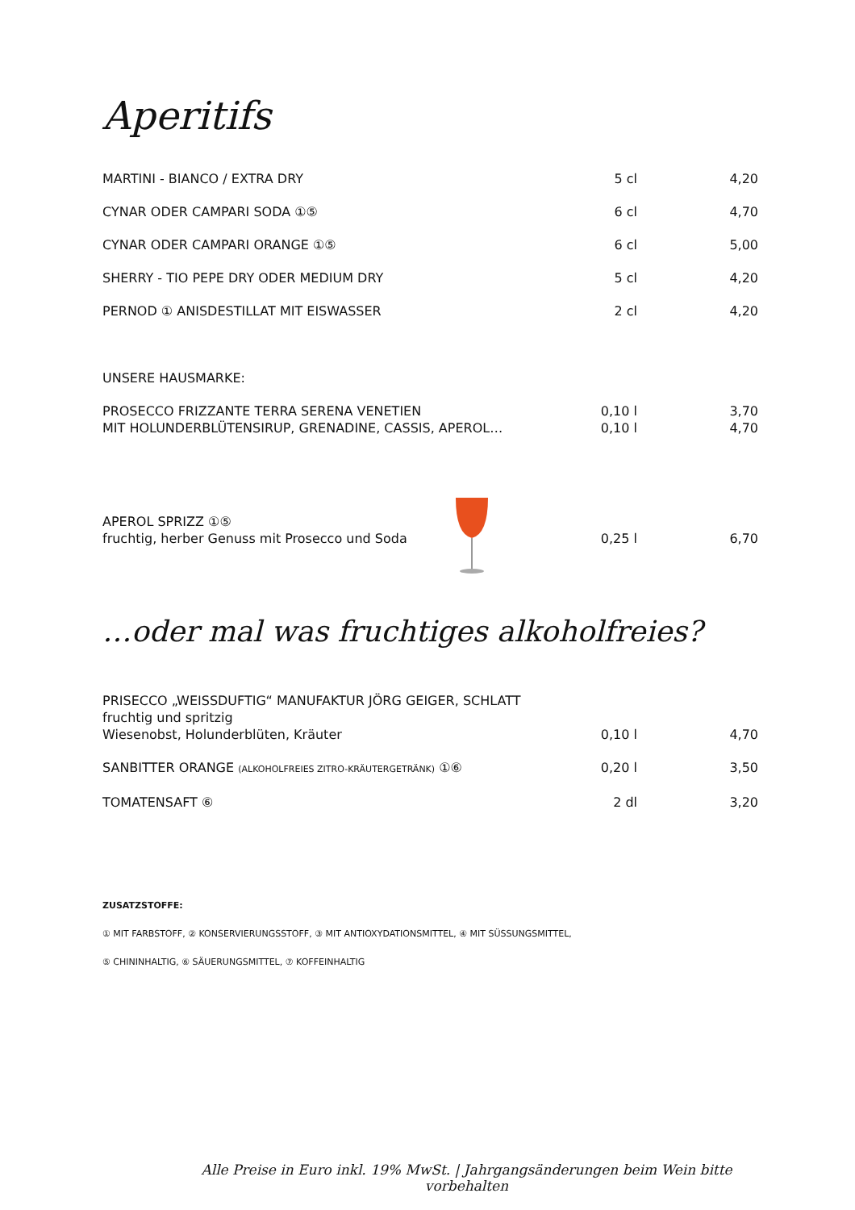Aperitifs
| MARTINI - BIANCO / EXTRA DRY | 5 cl | 4,20 |
| CYNAR ODER CAMPARI SODA ①⑤ | 6 cl | 4,70 |
| CYNAR ODER CAMPARI ORANGE ①⑤ | 6 cl | 5,00 |
| SHERRY - TIO PEPE DRY ODER MEDIUM DRY | 5 cl | 4,20 |
| PERNOD ① ANISDESTILLAT MIT EISWASSER | 2 cl | 4,20 |
| UNSERE HAUSMARKE: | | |
| PROSECCO FRIZZANTE TERRA SERENA VENETIEN | 0,10 l | 3,70 |
| MIT HOLUNDERBLÜTENSIRUP, GRENADINE, CASSIS, APEROL… | 0,10 l | 4,70 |
| APEROL SPRIZZ ①⑤ fruchtig, herber Genuss mit Prosecco und Soda | 0,25 l | 6,70 |
…oder mal was fruchtiges alkoholfreies?
| PRISECCO „WEISSDUFTIG“ MANUFAKTUR JÖRG GEIGER, SCHLATT fruchtig und spritzig Wiesenobst, Holunderblüten, Kräuter | 0,10 l | 4,70 |
| SANBITTER ORANGE (ALKOHOLFREIES ZITRO-KRÄUTERGETRÄNK) ①⑥ | 0,20 l | 3,50 |
| TOMATENSAFT ⑥ | 2 dl | 3,20 |
ZUSATZSTOFFE:
① MIT FARBSTOFF, ② KONSERVIERUNGSSTOFF, ③ MIT ANTIOXYDATIONSMITTEL, ④ MIT SÜSSUNGSMITTEL,
⑤ CHININHALTIG, ⑥ SÄUERUNGSMITTEL, ⑦ KOFFEINHALTIG
Alle Preise in Euro inkl. 19% MwSt. | Jahrgangsänderungen beim Wein bitte vorbehalten